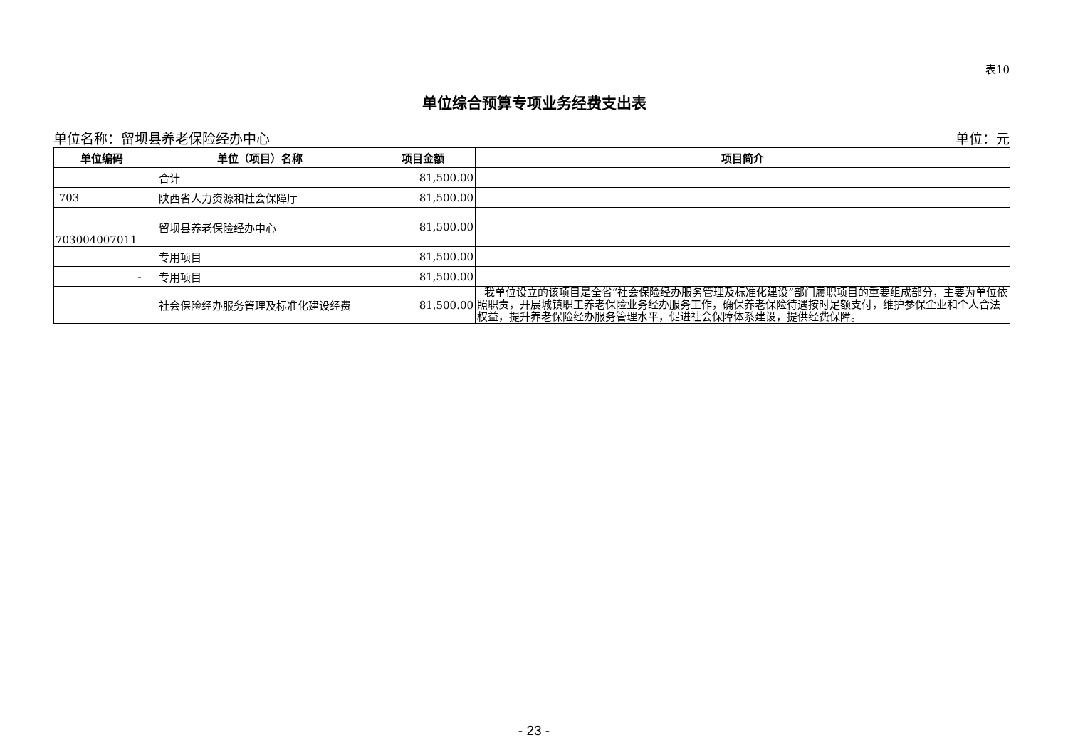表10
单位综合预算专项业务经费支出表
单位名称：留坝县养老保险经办中心 单位：元
| 单位编码 | 单位（项目）名称 | 项目金额 | 项目简介 |
| --- | --- | --- | --- |
| | 合计 | 81,500.00 | |
| 703 | 陕西省人力资源和社会保障厅 | 81,500.00 | |
| 703004007011 | 留坝县养老保险经办中心 | 81,500.00 | |
| | 专用项目 | 81,500.00 | |
| - | 专用项目 | 81,500.00 | |
| | 社会保险经办服务管理及标准化建设经费 | 81,500.00 | 我单位设立的该项目是全省“社会保险经办服务管理及标准化建设”部门履职项目的重要组成部分，主要为单位依照职责，开展城镇职工养老保险业务经办服务工作，确保养老保险待遇按时足额支付，维护参保企业和个人合法权益，提升养老保险经办服务管理水平，促进社会保障体系建设，提供经费保障。 |
- 23 -